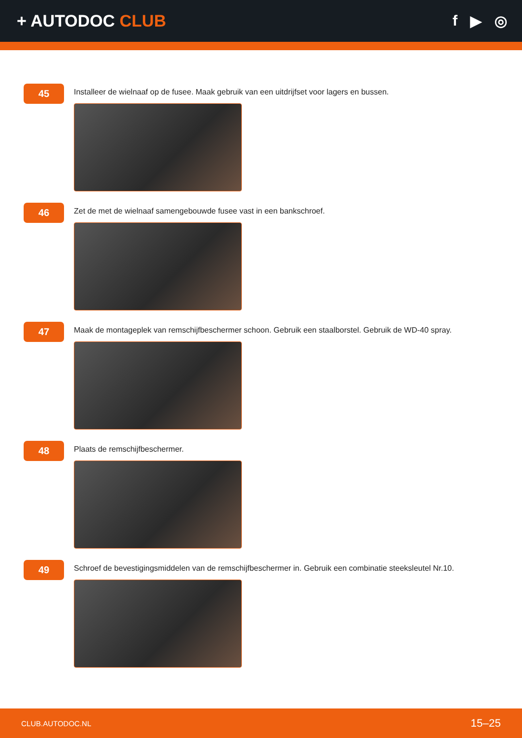+ AUTODOC CLUB f ▶ ◎
45
Installeer de wielnaaf op de fusee. Maak gebruik van een uitdrijfset voor lagers en bussen.
46
Zet de met de wielnaaf samengebouwde fusee vast in een bankschroef.
47
Maak de montageplek van remschijfbeschermer schoon. Gebruik een staalborstel. Gebruik de WD-40 spray.
48
Plaats de remschijfbeschermer.
49
Schroef de bevestigingsmiddelen van de remschijfbeschermer in. Gebruik een combinatie steeksleutel Nr.10.
CLUB.AUTODOC.NL 15–25